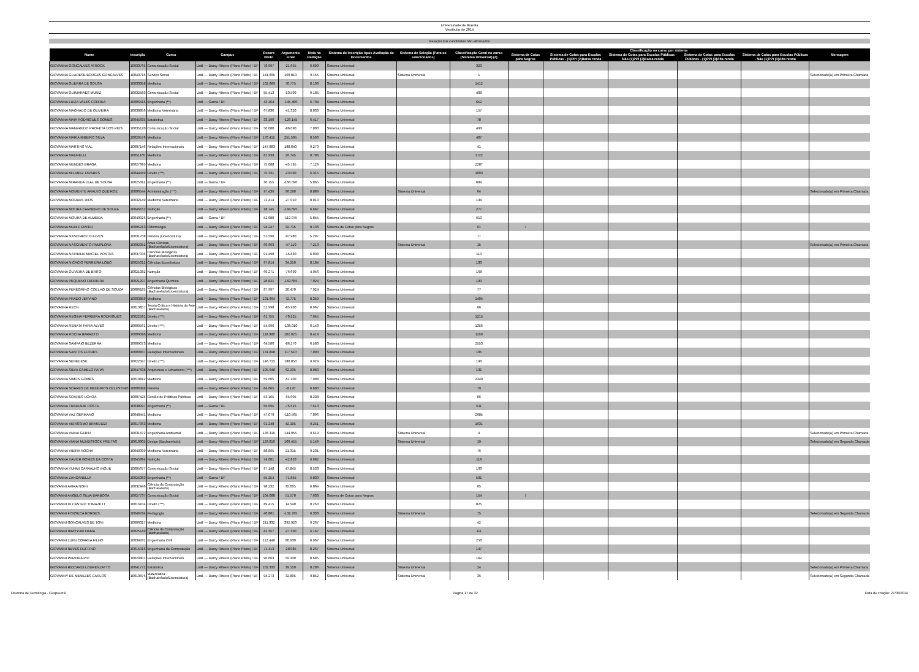Universidade de Brasília
Vestibular de 2014
Relação dos candidatos não eliminados
| Nome | Inscrição | Curso | Campus | Escore Bruto | Argumento Final | Nota na Redação | Sistema de Inscrição Após Avaliação de Documentos | Sistema de Seleção (Para os selecionados) | Classificação Geral no curso (Sistema Universal) (4) | Classificação no curso por sistema | | | | | Mensagem |
| --- | --- | --- | --- | --- | --- | --- | --- | --- | --- | --- | --- | --- | --- | --- | --- |
| | | | | | | | | | | Sistema de Cotas para Negros | Sistema de Cotas para Escolas Públicas - (1)PPI (2)Baixa renda | Sistema de Cotas para Escolas Públicas - Não (1)PPI (2)Baixa renda | Sistema de Cotas para Escolas Públicas - (1)PPI (3)Alta renda | Sistema de Cotas para Escolas Públicas - Não (1)PPI (3)Alta renda | |
| GIOVANNA GONCALVES ATROCK | 10033765 | Comunicação Social | UnB — Darcy Ribeiro (Plano Piloto) / DF | 78.997 | -21.655 | 6.690 | Sistema Universal | | 323 | | | | | | |
| GIOVANNA GUARESE BORGES GONCALVES | 10043716 | Serviço Social | UnB — Darcy Ribeiro (Plano Piloto) / DF | 141.665 | 160.810 | 9.155 | Sistema Universal | Sistema Universal | 1 | | | | | | Selecionado(a) em Primeira Chamada |
| GIOVANNA GUERRA DE SOUSA | 10033358 | Medicina | UnB — Darcy Ribeiro (Plano Piloto) / DF | 102.689 | 70.775 | 8.100 | Sistema Universal | | 1412 | | | | | | |
| GIOVANNA GUIMARAES MUNIZ | 10032583 | Comunicação Social | UnB — Darcy Ribeiro (Plano Piloto) / DF | 55.413 | -53.500 | 9.185 | Sistema Universal | | 408 | | | | | | |
| GIOVANNA LUIZA VALES CORREA | 10006415 | Engenharia (**) | UnB — Gama / DF | 43.164 | -145.480 | 6.794 | Sistema Universal | | 652 | | | | | | |
| GIOVANNA MACHADO DE OLIVEIRA | 10038856 | Medicina Veterinária | UnB — Darcy Ribeiro (Plano Piloto) / DF | 67.830 | -41.320 | 8.033 | Sistema Universal | | 157 | | | | | | |
| GIOVANNA MAIA RODRIGUES GOMES | 10045635 | Estatística | UnB — Darcy Ribeiro (Plano Piloto) / DF | 33.190 | -126.145 | 6.417 | Sistema Universal | | 78 | | | | | | |
| GIOVANNA MANFREDO PROFETA DOS REIS | 10035120 | Comunicação Social | UnB — Darcy Ribeiro (Plano Piloto) / DF | 50.080 | -86.090 | 7.000 | Sistema Universal | | 493 | | | | | | |
| GIOVANNA MARIA RIBEIRO SILVA | 10029576 | Medicina | UnB — Darcy Ribeiro (Plano Piloto) / DF | 170.415 | 251.595 | 8.560 | Sistema Universal | | 407 | | | | | | |
| GIOVANNA MARTINS VIAL | 10007146 | Relações Internacionais | UnB — Darcy Ribeiro (Plano Piloto) / DF | 147.883 | 188.040 | 9.270 | Sistema Universal | | 41 | | | | | | |
| GIOVANNA MAURELLI | 10051165 | Medicina | UnB — Darcy Ribeiro (Plano Piloto) / DF | 81.939 | 26.745 | 8.786 | Sistema Universal | | 1722 | | | | | | |
| GIOVANNA MENDES BRAGA | 10027695 | Medicina | UnB — Darcy Ribeiro (Plano Piloto) / DF | 75.088 | -45.795 | 7.129 | Sistema Universal | | 2287 | | | | | | |
| GIOVANNA MILANEZ TAVARES | 10044449 | Direito (***) | UnB — Darcy Ribeiro (Plano Piloto) / DF | 75.331 | -23.590 | 6.315 | Sistema Universal | | 1003 | | | | | | |
| GIOVANNA MIRANDA LEAL DE SOUSA | 10025311 | Engenharia (**) | UnB — Gama / DF | 30.155 | -166.090 | 5.065 | Sistema Universal | | 684 | | | | | | |
| GIOVANNA MOMENTE ARAUJO QUEIROZ | 10006544 | Administração (***) | UnB — Darcy Ribeiro (Plano Piloto) / DF | 97.439 | 66.290 | 8.889 | Sistema Universal | Sistema Universal | 64 | | | | | | Selecionado(a) em Primeira Chamada |
| GIOVANNA MORAES RIOS | 10032149 | Medicina Veterinária | UnB — Darcy Ribeiro (Plano Piloto) / DF | 72.414 | -27.010 | 8.013 | Sistema Universal | | 134 | | | | | | |
| GIOVANNA MOURA CARNEIRO DE SOUZA | 10046152 | Nutrição | UnB — Darcy Ribeiro (Plano Piloto) / DF | 18.745 | -184.695 | 6.667 | Sistema Universal | | 277 | | | | | | |
| GIOVANNA MOURA DE ALMEIDA | 10040926 | Engenharia (**) | UnB — Gama / DF | 52.080 | -119.075 | 5.845 | Sistema Universal | | 610 | | | | | | |
| GIOVANNA MUNIZ XAVIER | 10005213 | Odontologia | UnB — Darcy Ribeiro (Plano Piloto) / DF | 94.247 | 32.715 | 8.136 | Sistema de Cotas para Negros | | 61 | 7 | | | | | |
| GIOVANNA NASCIMENTO ALVES | 10031708 | História (Licenciatura) | UnB — Darcy Ribeiro (Plano Piloto) / DF | 51.590 | -97.980 | 5.297 | Sistema Universal | | 77 | | | | | | |
| GIOVANNA NASCIMENTO PAMPLONA | 10002052 | Artes Cênicas (Bacharelado/Licenciatura) | UnB — Darcy Ribeiro (Plano Piloto) / DF | 66.663 | -47.110 | 7.213 | Sistema Universal | Sistema Universal | 15 | | | | | | Selecionado(a) em Primeira Chamada |
| GIOVANNA NATHALIA MACIEL PONTES | 10037036 | Ciências Biológicas (Bacharelado/Licenciatura) | UnB — Darcy Ribeiro (Plano Piloto) / DF | 91.498 | -15.830 | 6.038 | Sistema Universal | | 113 | | | | | | |
| GIOVANNA NICACIO FERREIRA LOBO | 10025012 | Ciências Econômicas | UnB — Darcy Ribeiro (Plano Piloto) / DF | 97.814 | 34.250 | 8.184 | Sistema Universal | | 133 | | | | | | |
| GIOVANNA OLIVEIRA DE BRITO | 10021082 | Nutrição | UnB — Darcy Ribeiro (Plano Piloto) / DF | 69.271 | -76.690 | 4.946 | Sistema Universal | | 168 | | | | | | |
| GIOVANNA PEQUENO FERREIRA | 10021297 | Engenharia Química | UnB — Darcy Ribeiro (Plano Piloto) / DF | 28.821 | -159.655 | 7.024 | Sistema Universal | | 190 | | | | | | |
| GIOVANNA PEREGRINO COELHO DE SOUZA | 10006185 | Ciências Biológicas (Bacharelado/Licenciatura) | UnB — Darcy Ribeiro (Plano Piloto) / DF | 87.997 | 20.470 | 7.924 | Sistema Universal | | 77 | | | | | | |
| GIOVANNA PRADO JERVINO | 10003859 | Medicina | UnB — Darcy Ribeiro (Plano Piloto) / DF | 101.664 | 72.775 | 8.359 | Sistema Universal | | 1404 | | | | | | |
| GIOVANNA RECH | 10013857 | Teoria Crítica e História da Arte (Bacharelado) | UnB — Darcy Ribeiro (Plano Piloto) / DF | 51.998 | -85.930 | 6.967 | Sistema Universal | | 66 | | | | | | |
| GIOVANNA REGINA FERREIRA RODRIGUES | 10022581 | Direito (***) | UnB — Darcy Ribeiro (Plano Piloto) / DF | 61.755 | -70.225 | 7.645 | Sistema Universal | | 1215 | | | | | | |
| GIOVANNA RENATA FARIA ALVES | 10009561 | Direito (***) | UnB — Darcy Ribeiro (Plano Piloto) / DF | 54.996 | -108.010 | 6.143 | Sistema Universal | | 1356 | | | | | | |
| GIOVANNA ROCHA BARRETO | 10006096 | Medicina | UnB — Darcy Ribeiro (Plano Piloto) / DF | 118.380 | 102.025 | 8.419 | Sistema Universal | | 1199 | | | | | | |
| GIOVANNA SAMPAIO BEZERRA | 10009073 | Medicina | UnB — Darcy Ribeiro (Plano Piloto) / DF | 64.580 | -86.270 | 6.583 | Sistema Universal | | 2553 | | | | | | |
| GIOVANNA SANTOS FLORES | 10000837 | Relações Internacionais | UnB — Darcy Ribeiro (Plano Piloto) / DF | 131.898 | 117.510 | 7.000 | Sistema Universal | | 105 | | | | | | |
| GIOVANNA SENEDESE | 10022047 | Direito (***) | UnB — Darcy Ribeiro (Plano Piloto) / DF | 146.715 | 180.850 | 9.929 | Sistema Universal | | 196 | | | | | | |
| GIOVANNA SILVA CAMELO PAIVA | 10047698 | Arquitetura e Urbanismo (***) | UnB — Darcy Ribeiro (Plano Piloto) / DF | 105.648 | 62.235 | 8.083 | Sistema Universal | | 131 | | | | | | |
| GIOVANNA SIMON GOMES | 10010812 | Medicina | UnB — Darcy Ribeiro (Plano Piloto) / DF | 59.605 | -51.100 | 7.908 | Sistema Universal | | 2340 | | | | | | |
| GIOVANNA SOARES DE MEDEIROS CELESTINO | 10006398 | História | UnB — Darcy Ribeiro (Plano Piloto) / DF | 84.665 | -8.170 | 6.600 | Sistema Universal | | 79 | | | | | | |
| GIOVANNA SOARES UCHOA | 10007425 | Gestão de Políticas Públicas | UnB — Darcy Ribeiro (Plano Piloto) / DF | 53.165 | -65.605 | 8.238 | Sistema Universal | | 86 | | | | | | |
| GIOVANNA TRINDADE COSTA | 10038097 | Engenharia (**) | UnB — Gama / DF | 56.095 | -75.515 | 7.513 | Sistema Universal | | 511 | | | | | | |
| GIOVANNA VAZ GERMANO | 10048441 | Medicina | UnB — Darcy Ribeiro (Plano Piloto) / DF | 47.079 | -110.565 | 7.096 | Sistema Universal | | 2684 | | | | | | |
| GIOVANNA VERISSIMO BRANDIZZI | 10017063 | Medicina | UnB — Darcy Ribeiro (Plano Piloto) / DF | 91.248 | 42.105 | 9.241 | Sistema Universal | | 1631 | | | | | | |
| GIOVANNA VIANA GERIN | 10031472 | Engenharia Ambiental | UnB — Darcy Ribeiro (Plano Piloto) / DF | 136.315 | 144.955 | 9.619 | Sistema Universal | Sistema Universal | 9 | | | | | | Selecionado(a) em Primeira Chamada |
| GIOVANNA VIANA MUNDSTOCK FREITAS | 10010905 | Design (Bacharelado) | UnB — Darcy Ribeiro (Plano Piloto) / DF | 128.816 | 106.455 | 5.149 | Sistema Universal | Sistema Universal | 19 | | | | | | Selecionado(a) em Segunda Chamada |
| GIOVANNA VIEIRA ROCHA | 10049399 | Medicina Veterinária | UnB — Darcy Ribeiro (Plano Piloto) / DF | 88.865 | 21.315 | 9.231 | Sistema Universal | | 76 | | | | | | |
| GIOVANNA XAVIER GOMES DA COSTA | 10045894 | Nutrição | UnB — Darcy Ribeiro (Plano Piloto) / DF | 74.081 | -42.820 | 6.682 | Sistema Universal | | 118 | | | | | | |
| GIOVANNA YUHMI CARVALHO INOUE | 10005677 | Comunicação Social | UnB — Darcy Ribeiro (Plano Piloto) / DF | 97.148 | 47.845 | 8.533 | Sistema Universal | | 163 | | | | | | |
| GIOVANNA ZANCANELLA | 10025083 | Engenharia (**) | UnB — Gama / DF | 55.254 | -71.855 | 6.833 | Sistema Universal | | 501 | | | | | | |
| GIOVANNI AKIRA NISHI | 10032946 | Ciência da Computação (Bacharelado) | UnB — Darcy Ribeiro (Plano Piloto) / DF | 98.232 | 35.005 | 6.864 | Sistema Universal | | 65 | | | | | | |
| GIOVANNI ANGELO SILVA BARBOSA | 10027737 | Comunicação Social | UnB — Darcy Ribeiro (Plano Piloto) / DF | 104.080 | 51.570 | 7.633 | Sistema de Cotas para Negros | | 154 | 7 | | | | | |
| GIOVANNI DI CASTRO TOMAZETT | 10016104 | Direito (***) | UnB — Darcy Ribeiro (Plano Piloto) / DF | 89.415 | 14.540 | 8.250 | Sistema Universal | | 825 | | | | | | |
| GIOVANNI FONSECA BORGES | 10046784 | Pedagogia | UnB — Darcy Ribeiro (Plano Piloto) / DF | 40.881 | -132.785 | 6.333 | Sistema Universal | Sistema Universal | 75 | | | | | | Selecionado(a) em Segunda Chamada |
| GIOVANNI GONCALVES DE TONI | 10006327 | Medicina | UnB — Darcy Ribeiro (Plano Piloto) / DF | 211.332 | 392.920 | 9.267 | Sistema Universal | | 42 | | | | | | |
| GIOVANNI HIROYUKI HAMA | 10025149 | Ciência da Computação (Bacharelado) | UnB — Darcy Ribeiro (Plano Piloto) / DF | 82.357 | -27.390 | 6.167 | Sistema Universal | | 111 | | | | | | |
| GIOVANNI LUIGI CORREA FILHO | 10039281 | Engenharia Civil | UnB — Darcy Ribeiro (Plano Piloto) / DF | 112.448 | 80.930 | 6.967 | Sistema Universal | | 256 | | | | | | |
| GIOVANNI NEVES RUFFINO | 10015016 | Engenharia da Computação | UnB — Darcy Ribeiro (Plano Piloto) / DF | 71.413 | -28.085 | 8.267 | Sistema Universal | | 147 | | | | | | |
| GIOVANNI PEREIRA PIO | 10029401 | Relações Internacionais | UnB — Darcy Ribeiro (Plano Piloto) / DF | 96.663 | 59.330 | 8.685 | Sistema Universal | | 162 | | | | | | |
| GIOVANNI RICCARDI LOURENZATTO | 10041772 | Estatística | UnB — Darcy Ribeiro (Plano Piloto) / DF | 102.333 | 39.150 | 8.286 | Sistema Universal | Sistema Universal | 24 | | | | | | Selecionado(a) em Primeira Chamada |
| GIOVANNY DE MENEZES CARLOS | 10010876 | Matemática (Bacharelado/Licenciatura) | UnB — Darcy Ribeiro (Plano Piloto) / DF | 94.273 | 32.805 | 9.852 | Sistema Universal | Sistema Universal | 36 | | | | | | Selecionado(a) em Segunda Chamada |
Diretoria de Tecnologia - CespeUnB Página 17 de 32 Data de criação: 27/08/2014